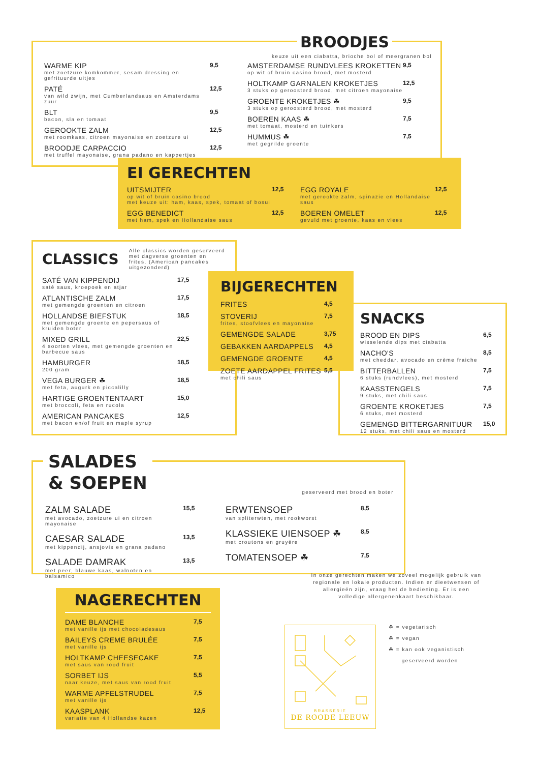BROODJES
keuze uit een ciabatta, brioche bol of meergranen bol
WARME KIP
met zoetzure komkommer, sesam dressing en gefrituurde uitjes
9,5
PATÉ
van wild zwijn, met Cumberlandsaus en Amsterdams zuur
12,5
BLT
bacon, sla en tomaat
9,5
GEROOKTE ZALM
met roomkaas, citroen mayonaise en zoetzure ui
12,5
BROODJE CARPACCIO
met truffel mayonaise, grana padano en kappertjes
12,5
AMSTERDAMSE RUNDVLEES KROKETTEN
op wit of bruin casino brood, met mosterd
9,5
HOLTKAMP GARNALEN KROKETJES
3 stuks op geroosterd brood, met citroen mayonaise
12,5
GROENTE KROKETJES ☘
3 stuks op geroosterd brood, met mosterd
9,5
BOEREN KAAS ☘
met tomaat, mosterd en tuinkers
7,5
HUMMUS ☘
met gegrilde groente
7,5
EI GERECHTEN
UITSMIJTER
op wit of bruin casino brood
met keuze uit: ham, kaas, spek, tomaat of bosui
12,5
EGG BENEDICT
met ham, spek en Hollandaise saus
12,5
EGG ROYALE
met gerookte zalm, spinazie en Hollandaise saus
12,5
BOEREN OMELET
gevuld met groente, kaas en vlees
12,5
CLASSICS
Alle classics worden geserveerd met dagverse groenten en frites. (American pancakes uitgezonderd)
SATÉ VAN KIPPENDIJ
saté saus, kroepoek en atjar
17,5
ATLANTISCHE ZALM
met gemengde groenten en citroen
17,5
HOLLANDSE BIEFSTUK
met gemengde groente en pepersaus of kruiden boter
18,5
MIXED GRILL
4 soorten vlees, met gemengde groenten en barbecue saus
22,5
HAMBURGER
200 gram
18,5
VEGA BURGER ☘
met feta, augurk en piccalilly
18,5
HARTIGE GROENTENTAART
met broccoli, feta en rucola
15,0
AMERICAN PANCAKES
met bacon en/of fruit en maple syrup
12,5
BIJGERECHTEN
FRITES
4,5
STOVERIJ
frites, stoofvlees en mayonaise
7,5
GEMENGDE SALADE
3,75
GEBAKKEN AARDAPPELS
4,5
GEMENGDE GROENTE
4,5
ZOETE AARDAPPEL FRITES
met chili saus
5,5
SNACKS
BROOD EN DIPS
wisselende dips met ciabatta
6,5
NACHO'S
met cheddar, avocado en crème fraiche
8,5
BITTERBALLEN
6 stuks (rundvlees), met mosterd
7,5
KAASSTENGELS
9 stuks, met chili saus
7,5
GROENTE KROKETJES
6 stuks, met mosterd
7,5
GEMENGD BITTERGARNITUUR
12 stuks, met chili saus en mosterd
15,0
SALADES
& SOEPEN
geserveerd met brood en boter
ZALM SALADE
met avocado, zoetzure ui en citroen mayonaise
15,5
CAESAR SALADE
met kippendij, ansjovis en grana padano
13,5
SALADE DAMRAK
met peer, blauwe kaas, walnoten en balsamico
13,5
ERWTENSOEP
van spliterwten, met rookworst
8,5
KLASSIEKE UIENSOEP ☘
met croutons en gruyère
8,5
TOMATENSOEP ☘
7,5
NAGERECHTEN
DAME BLANCHE
met vanille ijs met chocoladesaus
7,5
BAILEYS CREME BRULÉE
met vanille ijs
7,5
HOLTKAMP CHEESECAKE
met saus van rood fruit
7,5
SORBET IJS
naar keuze, met saus van rood fruit
5,5
WARME APFELSTRUDEL
met vanille ijs
7,5
KAASPLANK
variatie van 4 Hollandse kazen
12,5
In onze gerechten maken we zoveel mogelijk gebruik van regionale en lokale producten. Indien er dieetwensen of allergieën zijn, vraag het de bediening. Er is een volledige allergenenkaart beschikbaar.
BRASSERIE
DE ROODE LEEUW
☘ = vegetarisch
☘ = vegan
☘ = kan ook veganistisch
geserveerd worden